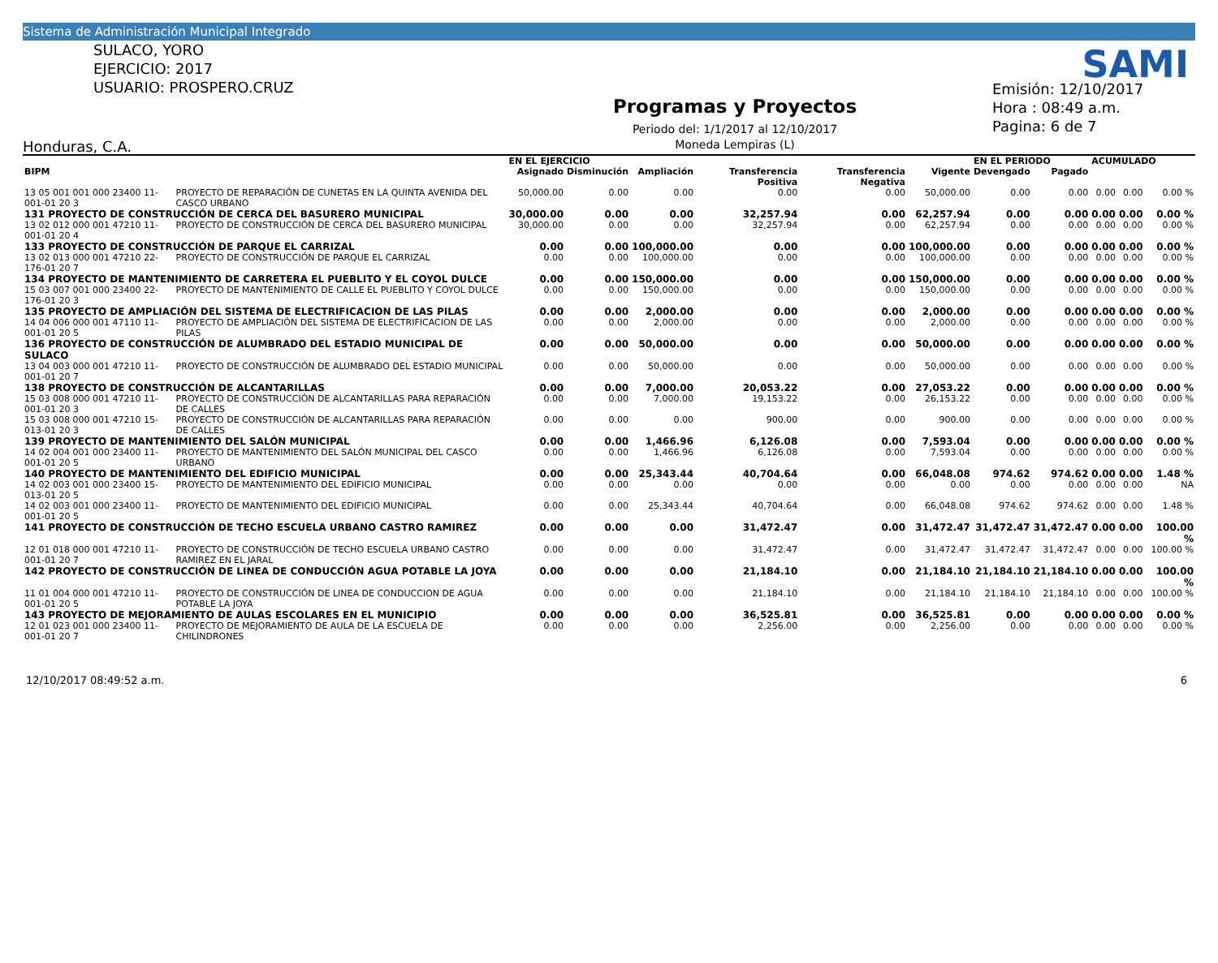Sistema de Administración Municipal Integrado
SULACO, YORO
EJERCICIO: 2017
USUARIO: PROSPERO.CRUZ
Honduras, C.A.
Programas y Proyectos
Periodo del: 1/1/2017 al 12/10/2017
Moneda Lempiras (L)
Emisión: 12/10/2017
Hora : 08:49 a.m.
Pagina: 6 de 7
SAMI
| | | EN EL EJERCICIO | | | | | | EN EL PERIODO | | ACUMULADO | | |
| --- | --- | --- | --- | --- | --- | --- | --- | --- | --- | --- | --- | --- |
| BIPM | | Asignado | Disminución | Ampliación | Transferencia Positiva | Transferencia Negativa | Vigente | Devengado | Pagado | | | |
| 13 05 001 001 000 23400 11-001-01 20 3 | PROYECTO DE REPARACIÓN DE CUNETAS EN LA QUINTA AVENIDA DEL CASCO URBANO | 50,000.00 | 0.00 | 0.00 | 0.00 | 0.00 | 50,000.00 | 0.00 | 0.00 | 0.00 | 0.00 | 0.00 % |
| 131 PROYECTO DE CONSTRUCCIÓN DE CERCA DEL BASURERO MUNICIPAL | | 30,000.00 | 0.00 | 0.00 | 32,257.94 | 0.00 | 62,257.94 | 0.00 | 0.00 | 0.00 | 0.00 | 0.00 % |
| 13 02 012 000 001 47210 11-001-01 20 4 | PROYECTO DE CONSTRUCCIÓN DE CERCA DEL BASURERO MUNICIPAL | 30,000.00 | 0.00 | 0.00 | 32,257.94 | 0.00 | 62,257.94 | 0.00 | 0.00 | 0.00 | 0.00 | 0.00 % |
| 133 PROYECTO DE CONSTRUCCIÓN DE PARQUE EL CARRIZAL | | 0.00 | 0.00 | 100,000.00 | 0.00 | 0.00 | 100,000.00 | 0.00 | 0.00 | 0.00 | 0.00 | 0.00 % |
| 13 02 013 000 001 47210 22-176-01 20 7 | PROYECTO DE CONSTRUCCIÓN DE PARQUE EL CARRIZAL | 0.00 | 0.00 | 100,000.00 | 0.00 | 0.00 | 100,000.00 | 0.00 | 0.00 | 0.00 | 0.00 | 0.00 % |
| 134 PROYECTO DE MANTENIMIENTO DE CARRETERA EL PUEBLITO Y EL COYOL DULCE | | 0.00 | 0.00 | 150,000.00 | 0.00 | 0.00 | 150,000.00 | 0.00 | 0.00 | 0.00 | 0.00 | 0.00 % |
| 15 03 007 001 000 23400 22-176-01 20 3 | PROYECTO DE MANTENIMIENTO DE CALLE EL PUEBLITO Y COYOL DULCE | 0.00 | 0.00 | 150,000.00 | 0.00 | 0.00 | 150,000.00 | 0.00 | 0.00 | 0.00 | 0.00 | 0.00 % |
| 135 PROYECTO DE AMPLIACIÓN DEL SISTEMA DE ELECTRIFICACION DE LAS PILAS | | 0.00 | 0.00 | 2,000.00 | 0.00 | 0.00 | 2,000.00 | 0.00 | 0.00 | 0.00 | 0.00 | 0.00 % |
| 14 04 006 000 001 47110 11-001-01 20 5 | PROYECTO DE AMPLIACIÓN DEL SISTEMA DE ELECTRIFICACION DE LAS PILAS | 0.00 | 0.00 | 2,000.00 | 0.00 | 0.00 | 2,000.00 | 0.00 | 0.00 | 0.00 | 0.00 | 0.00 % |
| 136 PROYECTO DE CONSTRUCCIÓN DE ALUMBRADO DEL ESTADIO MUNICIPAL DE SULACO | | 0.00 | 0.00 | 50,000.00 | 0.00 | 0.00 | 50,000.00 | 0.00 | 0.00 | 0.00 | 0.00 | 0.00 % |
| 13 04 003 000 001 47210 11-001-01 20 7 | PROYECTO DE CONSTRUCCIÓN DE ALUMBRADO DEL ESTADIO MUNICIPAL | 0.00 | 0.00 | 50,000.00 | 0.00 | 0.00 | 50,000.00 | 0.00 | 0.00 | 0.00 | 0.00 | 0.00 % |
| 138 PROYECTO DE CONSTRUCCIÓN DE ALCANTARILLAS | | 0.00 | 0.00 | 7,000.00 | 20,053.22 | 0.00 | 27,053.22 | 0.00 | 0.00 | 0.00 | 0.00 | 0.00 % |
| 15 03 008 000 001 47210 11-001-01 20 3 | PROYECTO DE CONSTRUCCIÓN DE ALCANTARILLAS PARA REPARACIÓN DE CALLES | 0.00 | 0.00 | 7,000.00 | 19,153.22 | 0.00 | 26,153.22 | 0.00 | 0.00 | 0.00 | 0.00 | 0.00 % |
| 15 03 008 000 001 47210 15-013-01 20 3 | PROYECTO DE CONSTRUCCIÓN DE ALCANTARILLAS PARA REPARACIÓN DE CALLES | 0.00 | 0.00 | 0.00 | 900.00 | 0.00 | 900.00 | 0.00 | 0.00 | 0.00 | 0.00 | 0.00 % |
| 139 PROYECTO DE MANTENIMIENTO DEL SALÓN MUNICIPAL | | 0.00 | 0.00 | 1,466.96 | 6,126.08 | 0.00 | 7,593.04 | 0.00 | 0.00 | 0.00 | 0.00 | 0.00 % |
| 14 02 004 001 000 23400 11-001-01 20 5 | PROYECTO DE MANTENIMIENTO DEL SALÓN MUNICIPAL DEL CASCO URBANO | 0.00 | 0.00 | 1,466.96 | 6,126.08 | 0.00 | 7,593.04 | 0.00 | 0.00 | 0.00 | 0.00 | 0.00 % |
| 140 PROYECTO DE MANTENIMIENTO DEL EDIFICIO MUNICIPAL | | 0.00 | 0.00 | 25,343.44 | 40,704.64 | 0.00 | 66,048.08 | 974.62 | 974.62 | 0.00 | 0.00 | 1.48 % |
| 14 02 003 001 000 23400 15-013-01 20 5 | PROYECTO DE MANTENIMIENTO DEL EDIFICIO MUNICIPAL | 0.00 | 0.00 | 0.00 | 0.00 | 0.00 | 0.00 | 0.00 | 0.00 | 0.00 | 0.00 | NA |
| 14 02 003 001 000 23400 11-001-01 20 5 | PROYECTO DE MANTENIMIENTO DEL EDIFICIO MUNICIPAL | 0.00 | 0.00 | 25,343.44 | 40,704.64 | 0.00 | 66,048.08 | 974.62 | 974.62 | 0.00 | 0.00 | 1.48 % |
| 141 PROYECTO DE CONSTRUCCIÓN DE TECHO ESCUELA URBANO CASTRO RAMIREZ | | 0.00 | 0.00 | 0.00 | 31,472.47 | 0.00 | 31,472.47 | 31,472.47 | 31,472.47 | 0.00 | 0.00 | 100.00 % |
| 12 01 018 000 001 47210 11-001-01 20 7 | PROYECTO DE CONSTRUCCIÓN DE TECHO ESCUELA URBANO CASTRO RAMIREZ EN EL JARAL | 0.00 | 0.00 | 0.00 | 31,472.47 | 0.00 | 31,472.47 | 31,472.47 | 31,472.47 | 0.00 | 0.00 | 100.00 % |
| 142 PROYECTO DE CONSTRUCCIÓN DE LINEA DE CONDUCCIÓN AGUA POTABLE LA JOYA | | 0.00 | 0.00 | 0.00 | 21,184.10 | 0.00 | 21,184.10 | 21,184.10 | 21,184.10 | 0.00 | 0.00 | 100.00 % |
| 11 01 004 000 001 47210 11-001-01 20 5 | PROYECTO DE CONSTRUCCIÓN DE LINEA DE CONDUCCION DE AGUA POTABLE LA JOYA | 0.00 | 0.00 | 0.00 | 21,184.10 | 0.00 | 21,184.10 | 21,184.10 | 21,184.10 | 0.00 | 0.00 | 100.00 % |
| 143 PROYECTO DE MEJORAMIENTO DE AULAS ESCOLARES EN EL MUNICIPIO | | 0.00 | 0.00 | 0.00 | 36,525.81 | 0.00 | 36,525.81 | 0.00 | 0.00 | 0.00 | 0.00 | 0.00 % |
| 12 01 023 001 000 23400 11-001-01 20 7 | PROYECTO DE MEJORAMIENTO DE AULA DE LA ESCUELA DE CHILINDRONES | 0.00 | 0.00 | 0.00 | 2,256.00 | 0.00 | 2,256.00 | 0.00 | 0.00 | 0.00 | 0.00 | 0.00 % |
12/10/2017 08:49:52 a.m. 6